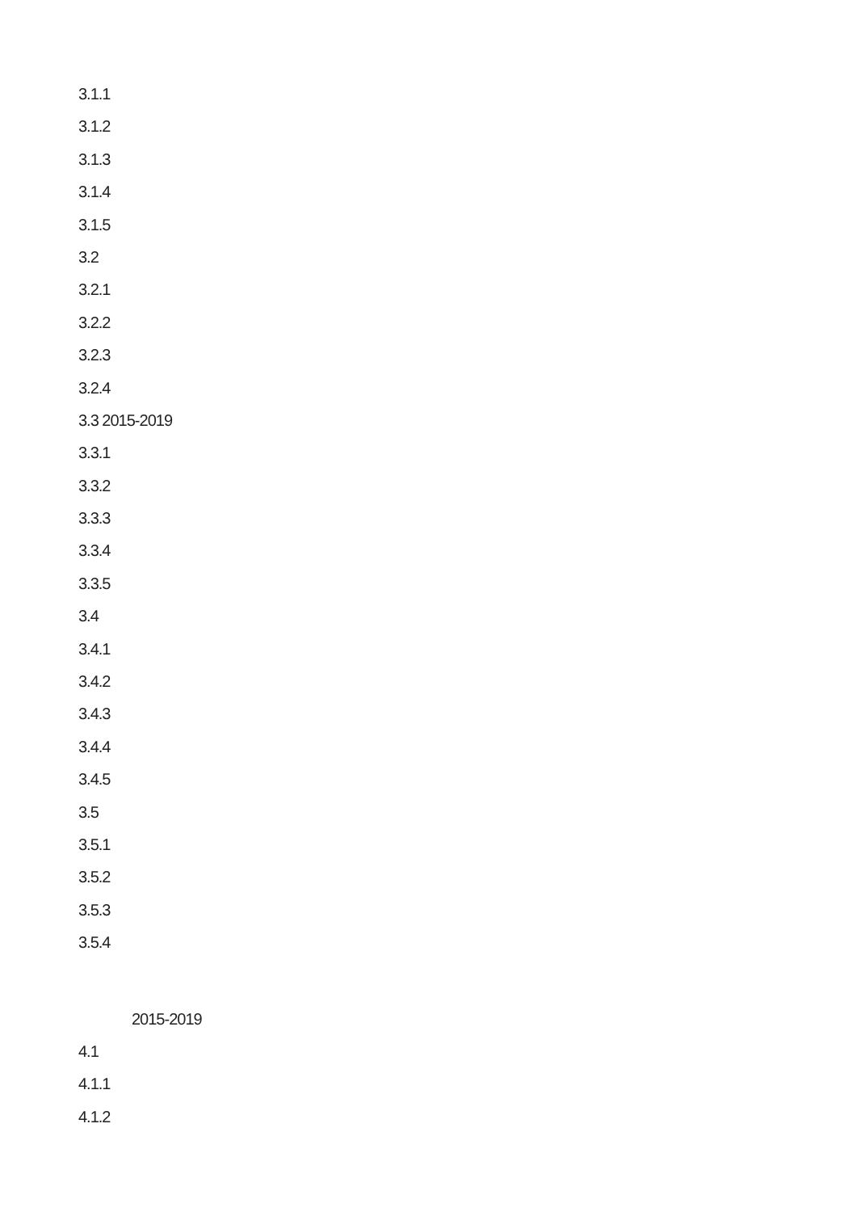3.1.1
3.1.2
3.1.3
3.1.4
3.1.5
3.2
3.2.1
3.2.2
3.2.3
3.2.4
3.3 2015-2019
3.3.1
3.3.2
3.3.3
3.3.4
3.3.5
3.4
3.4.1
3.4.2
3.4.3
3.4.4
3.4.5
3.5
3.5.1
3.5.2
3.5.3
3.5.4
2015-2019
4.1
4.1.1
4.1.2